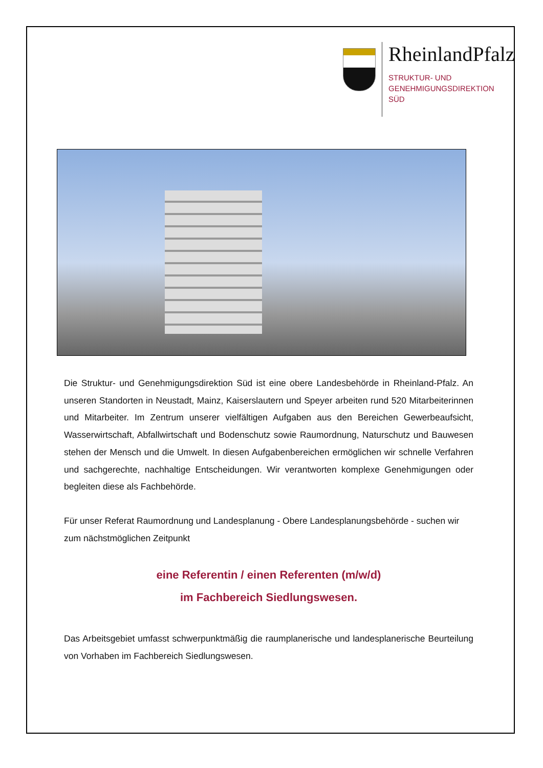RheinlandPfalz
STRUKTUR- UND
GENEHMIGUNGSDIREKTION
SÜD
Die Struktur- und Genehmigungsdirektion Süd ist eine obere Landesbehörde in Rheinland-Pfalz. An unseren Standorten in Neustadt, Mainz, Kaiserslautern und Speyer arbeiten rund 520 Mitarbeiterinnen und Mitarbeiter. Im Zentrum unserer vielfältigen Aufgaben aus den Bereichen Gewerbeaufsicht, Wasserwirtschaft, Abfallwirtschaft und Bodenschutz sowie Raumordnung, Naturschutz und Bauwesen stehen der Mensch und die Umwelt. In diesen Aufgabenbereichen ermöglichen wir schnelle Verfahren und sachgerechte, nachhaltige Entscheidungen. Wir verantworten komplexe Genehmigungen oder begleiten diese als Fachbehörde.
Für unser Referat Raumordnung und Landesplanung - Obere Landesplanungsbehörde - suchen wir zum nächstmöglichen Zeitpunkt
eine Referentin / einen Referenten (m/w/d)
im Fachbereich Siedlungswesen.
Das Arbeitsgebiet umfasst schwerpunktmäßig die raumplanerische und landesplanerische Beurteilung von Vorhaben im Fachbereich Siedlungswesen.